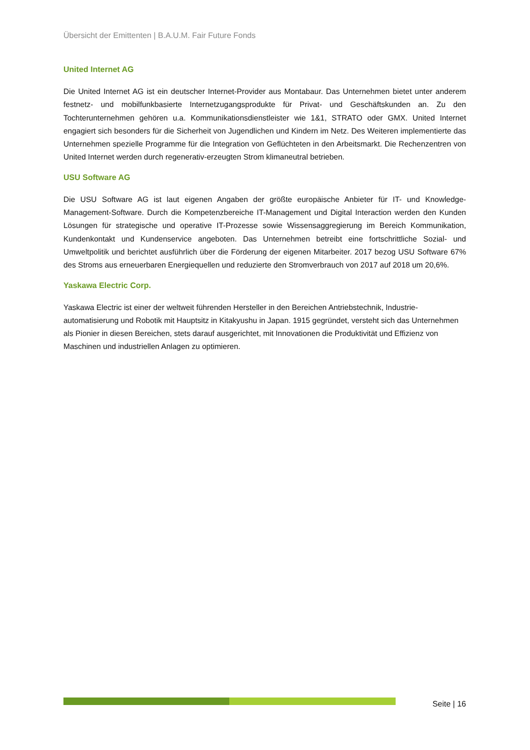Übersicht der Emittenten | B.A.U.M. Fair Future Fonds
United Internet AG
Die United Internet AG ist ein deutscher Internet-Provider aus Montabaur. Das Unternehmen bietet unter anderem festnetz- und mobilfunkbasierte Internetzugangsprodukte für Privat- und Geschäftskunden an. Zu den Tochterunternehmen gehören u.a. Kommunikationsdienstleister wie 1&1, STRATO oder GMX. United Internet engagiert sich besonders für die Sicherheit von Jugendlichen und Kindern im Netz. Des Weiteren implementierte das Unternehmen spezielle Programme für die Integration von Geflüchteten in den Arbeits­markt. Die Rechenzentren von United Internet werden durch regenerativ-erzeugten Strom klimaneutral betrieben.
USU Software AG
Die USU Software AG ist laut eigenen Angaben der größte europäische Anbieter für IT- und Knowledge-Management-Software. Durch die Kompetenzbereiche IT-Management und Digital Interaction werden den Kunden Lösungen für strategische und operative IT-Prozesse sowie Wissensaggregierung im Bereich Kom­munikation, Kundenkontakt und Kundenservice angeboten. Das Unternehmen betreibt eine fortschrittliche Sozial- und Umweltpolitik und berichtet ausführlich über die Förderung der eigenen Mitarbeiter. 2017 be­zog USU Software 67% des Stroms aus erneuerbaren Energiequellen und reduzierte den Stromverbrauch von 2017 auf 2018 um 20,6%.
Yaskawa Electric Corp.
Yaskawa Electric ist einer der weltweit führenden Hersteller in den Bereichen Antriebstechnik, Industrie­automatisierung und Robotik mit Hauptsitz in Kitakyushu in Japan. 1915 gegründet, versteht sich das Un­ternehmen als Pionier in diesen Bereichen, stets darauf ausgerichtet, mit Innovationen die Produktivität und Effizienz von Maschinen und industriellen Anlagen zu optimieren.
Seite | 16